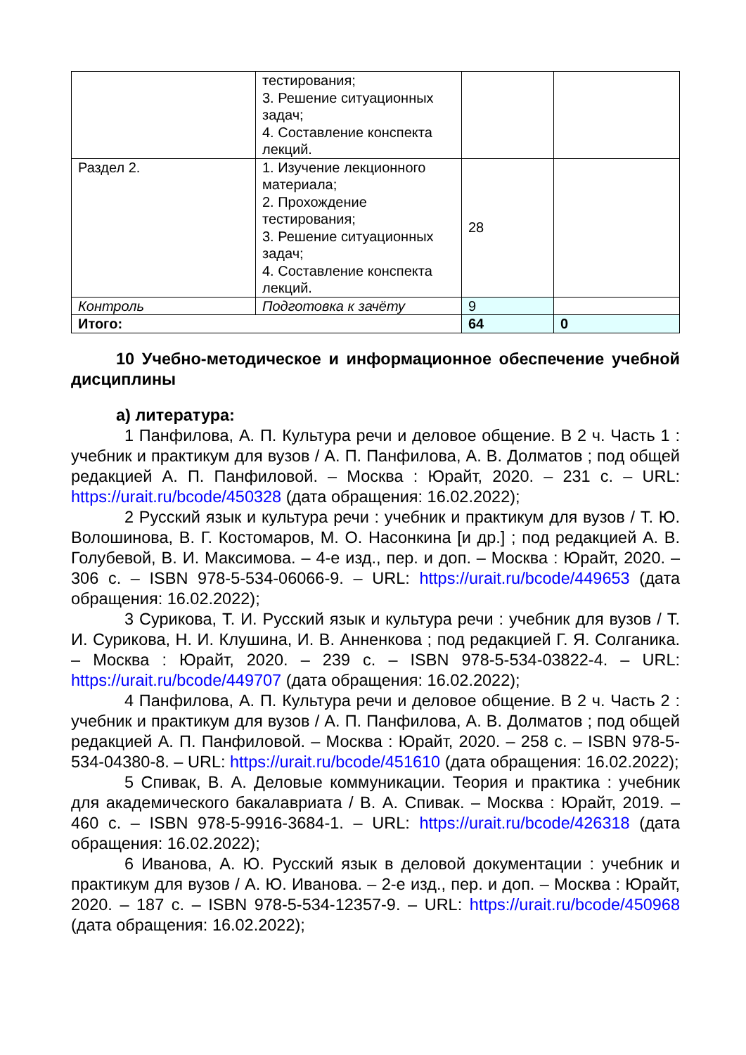| | тестирования; 3. Решение ситуационных задач; 4. Составление конспекта лекций. | | |
| Раздел 2. | 1. Изучение лекционного материала; 2. Прохождение тестирования; 3. Решение ситуационных задач; 4. Составление конспекта лекций. | 28 | |
| Контроль | Подготовка к зачёту | 9 | |
| Итого: | | 64 | 0 |
10 Учебно-методическое и информационное обеспечение учебной дисциплины
а) литература:
1 Панфилова, А. П. Культура речи и деловое общение. В 2 ч. Часть 1 : учебник и практикум для вузов / А. П. Панфилова, А. В. Долматов ; под общей редакцией А. П. Панфиловой. – Москва : Юрайт, 2020. – 231 с. – URL: https://urait.ru/bcode/450328 (дата обращения: 16.02.2022);
2 Русский язык и культура речи : учебник и практикум для вузов / Т. Ю. Волошинова, В. Г. Костомаров, М. О. Насонкина [и др.] ; под редакцией А. В. Голубевой, В. И. Максимова. – 4-е изд., пер. и доп. – Москва : Юрайт, 2020. – 306 с. – ISBN 978-5-534-06066-9. – URL: https://urait.ru/bcode/449653 (дата обращения: 16.02.2022);
3 Сурикова, Т. И. Русский язык и культура речи : учебник для вузов / Т. И. Сурикова, Н. И. Клушина, И. В. Анненкова ; под редакцией Г. Я. Солганика. – Москва : Юрайт, 2020. – 239 с. – ISBN 978-5-534-03822-4. – URL: https://urait.ru/bcode/449707 (дата обращения: 16.02.2022);
4 Панфилова, А. П. Культура речи и деловое общение. В 2 ч. Часть 2 : учебник и практикум для вузов / А. П. Панфилова, А. В. Долматов ; под общей редакцией А. П. Панфиловой. – Москва : Юрайт, 2020. – 258 с. – ISBN 978-5-534-04380-8. – URL: https://urait.ru/bcode/451610 (дата обращения: 16.02.2022);
5 Спивак, В. А. Деловые коммуникации. Теория и практика : учебник для академического бакалавриата / В. А. Спивак. – Москва : Юрайт, 2019. – 460 с. – ISBN 978-5-9916-3684-1. – URL: https://urait.ru/bcode/426318 (дата обращения: 16.02.2022);
6 Иванова, А. Ю. Русский язык в деловой документации : учебник и практикум для вузов / А. Ю. Иванова. – 2-е изд., пер. и доп. – Москва : Юрайт, 2020. – 187 с. – ISBN 978-5-534-12357-9. – URL: https://urait.ru/bcode/450968 (дата обращения: 16.02.2022);